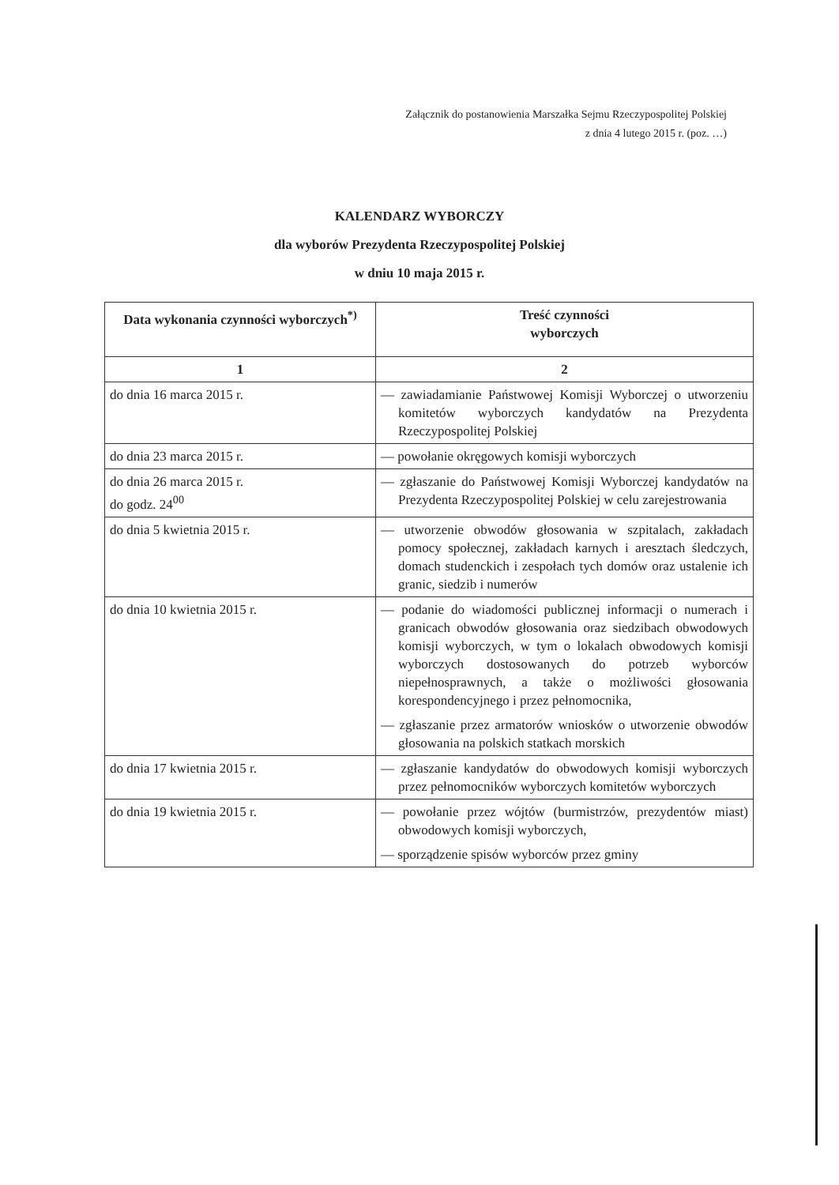Załącznik do postanowienia Marszałka Sejmu Rzeczypospolitej Polskiej
z dnia 4 lutego 2015 r. (poz. …)
KALENDARZ WYBORCZY
dla wyborów Prezydenta Rzeczypospolitej Polskiej
w dniu 10 maja 2015 r.
| Data wykonania czynności wyborczych<sup>*)</sup> | Treść czynności wyborczych |
| --- | --- |
| 1 | 2 |
| do dnia 16 marca 2015 r. | — zawiadamianie Państwowej Komisji Wyborczej o utworzeniu komitetów wyborczych kandydatów na Prezydenta Rzeczypospolitej Polskiej |
| do dnia 23 marca 2015 r. | — powołanie okręgowych komisji wyborczych |
| do dnia 26 marca 2015 r. do godz. 24<sup>00</sup> | — zgłaszanie do Państwowej Komisji Wyborczej kandydatów na Prezydenta Rzeczypospolitej Polskiej w celu zarejestrowania |
| do dnia 5 kwietnia 2015 r. | — utworzenie obwodów głosowania w szpitalach, zakładach pomocy społecznej, zakładach karnych i aresztach śledczych, domach studenckich i zespołach tych domów oraz ustalenie ich granic, siedzib i numerów |
| do dnia 10 kwietnia 2015 r. | — podanie do wiadomości publicznej informacji o numerach i granicach obwodów głosowania oraz siedzibach obwodowych komisji wyborczych, w tym o lokalach obwodowych komisji wyborczych dostosowanych do potrzeb wyborców niepełnosprawnych, a także o możliwości głosowania korespondencyjnego i przez pełnomocnika, — zgłaszanie przez armatorów wniosków o utworzenie obwodów głosowania na polskich statkach morskich |
| do dnia 17 kwietnia 2015 r. | — zgłaszanie kandydatów do obwodowych komisji wyborczych przez pełnomocników wyborczych komitetów wyborczych |
| do dnia 19 kwietnia 2015 r. | — powołanie przez wójtów (burmistrzów, prezydentów miast) obwodowych komisji wyborczych, — sporządzenie spisów wyborców przez gminy |